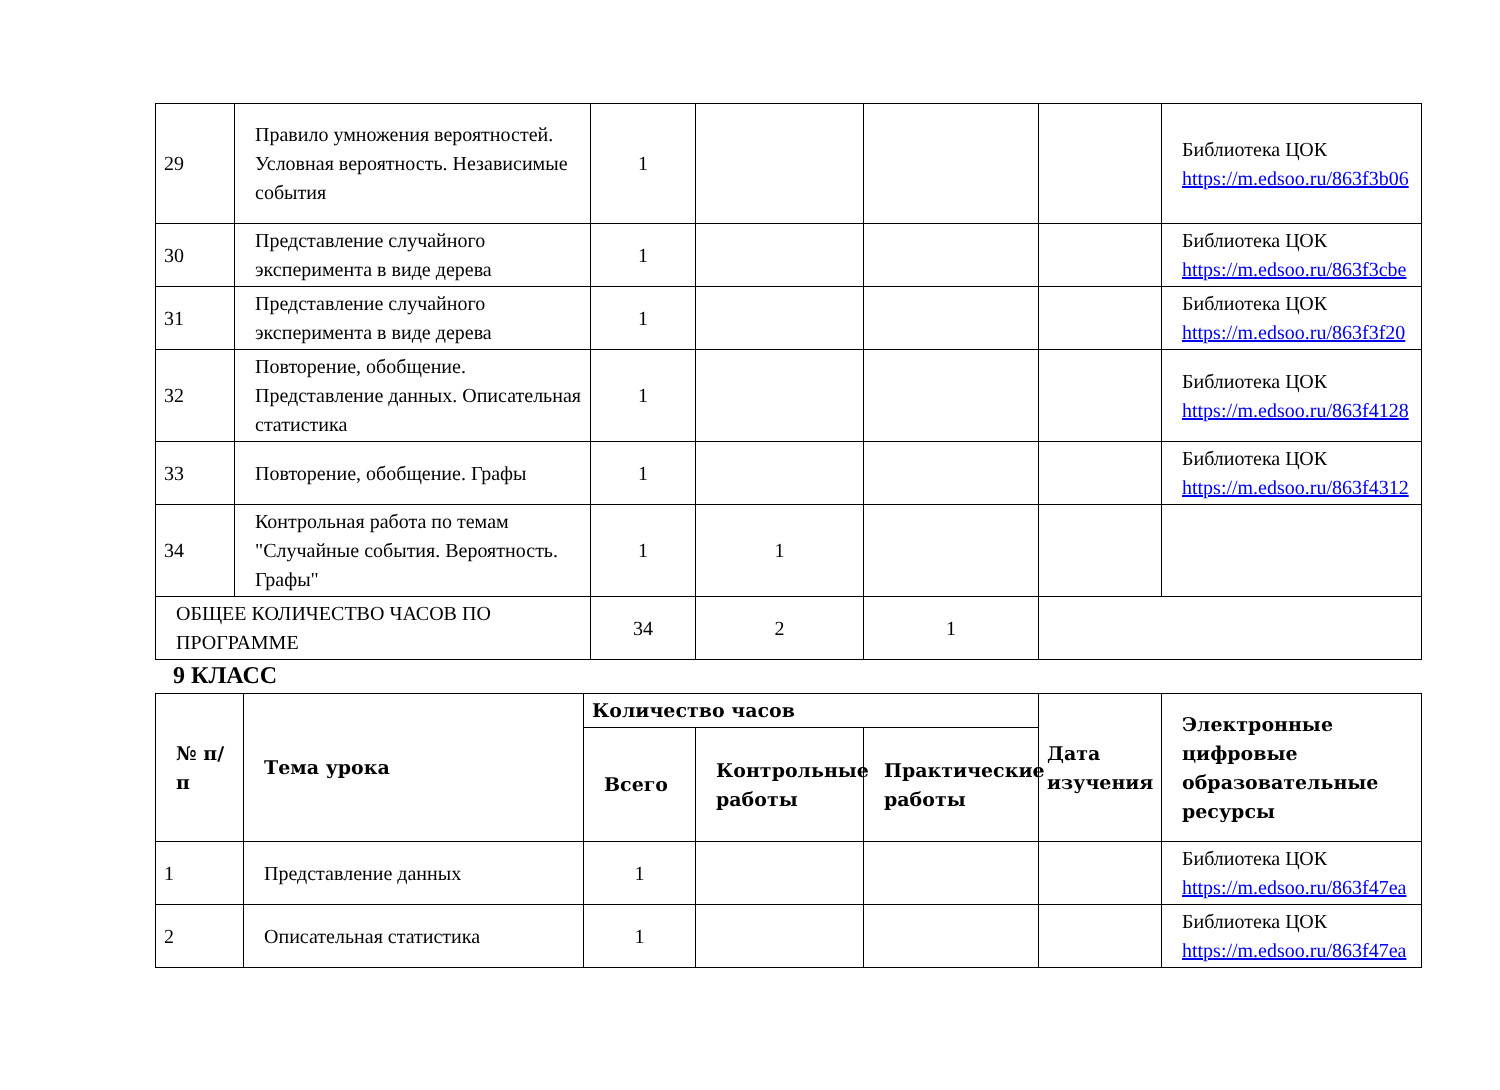| 29 | Правило умножения вероятностей. Условная вероятность. Независимые события | 1 | | | | Библиотека ЦОК https://m.edsoo.ru/863f3b06 |
| 30 | Представление случайного эксперимента в виде дерева | 1 | | | | Библиотека ЦОК https://m.edsoo.ru/863f3cbe |
| 31 | Представление случайного эксперимента в виде дерева | 1 | | | | Библиотека ЦОК https://m.edsoo.ru/863f3f20 |
| 32 | Повторение, обобщение. Представление данных. Описательная статистика | 1 | | | | Библиотека ЦОК https://m.edsoo.ru/863f4128 |
| 33 | Повторение, обобщение. Графы | 1 | | | | Библиотека ЦОК https://m.edsoo.ru/863f4312 |
| 34 | Контрольная работа по темам "Случайные события. Вероятность. Графы" | 1 | 1 | | | |
| ОБЩЕЕ КОЛИЧЕСТВО ЧАСОВ ПО ПРОГРАММЕ | | 34 | 2 | 1 | | |
9 КЛАСС
| № п/п | Тема урока | Количество часов | | | Дата изучения | Электронные цифровые образовательные ресурсы |
| --- | --- | --- | --- | --- | --- | --- |
| | | Всего | Контрольные работы | Практические работы | | |
| 1 | Представление данных | 1 | | | | Библиотека ЦОК https://m.edsoo.ru/863f47ea |
| 2 | Описательная статистика | 1 | | | | Библиотека ЦОК https://m.edsoo.ru/863f47ea |